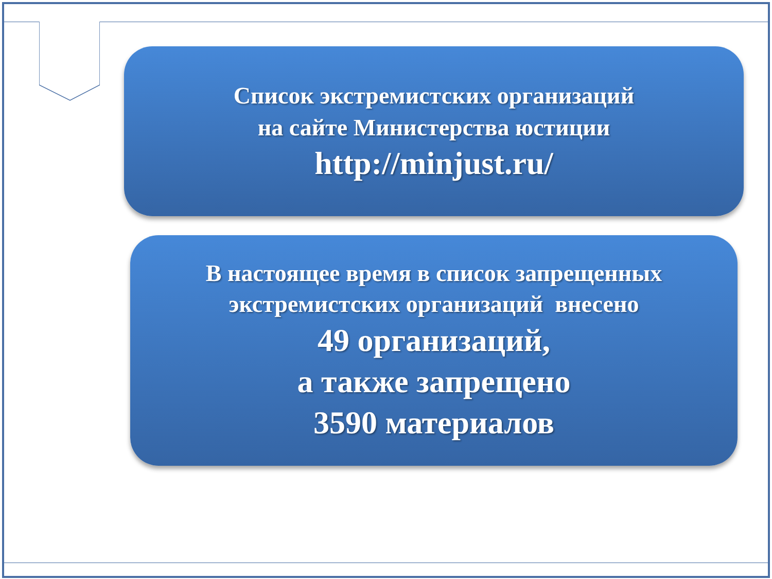Список экстремистских организаций
на сайте Министерства юстиции
http://minjust.ru/
В настоящее время в список запрещенных
экстремистских организаций внесено
49 организаций,
а также запрещено
3590 материалов